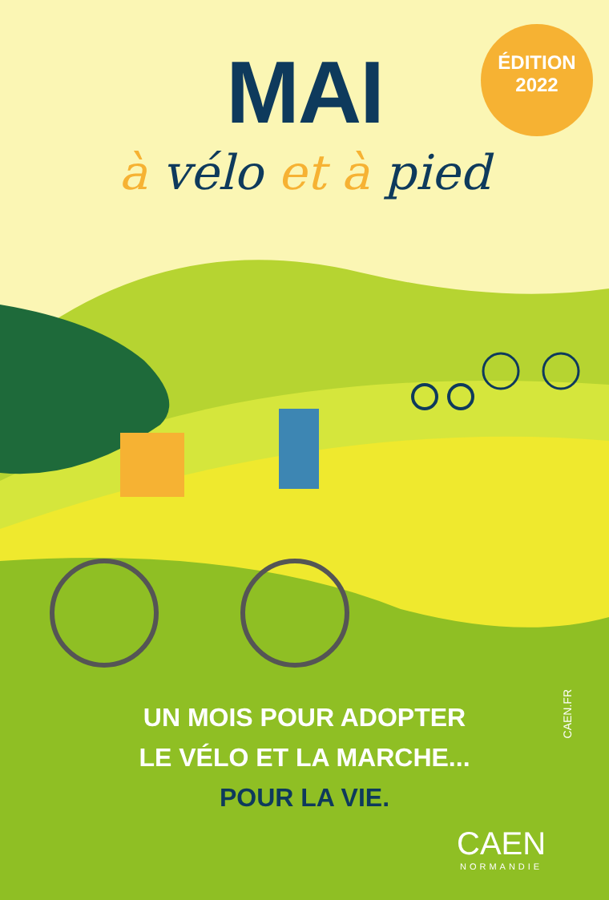MAI
à vélo et à pied
ÉDITION
2022
UN MOIS POUR ADOPTER
LE VÉLO ET LA MARCHE...
POUR LA VIE.
CAEN.FR
CAEN
NORMANDIE